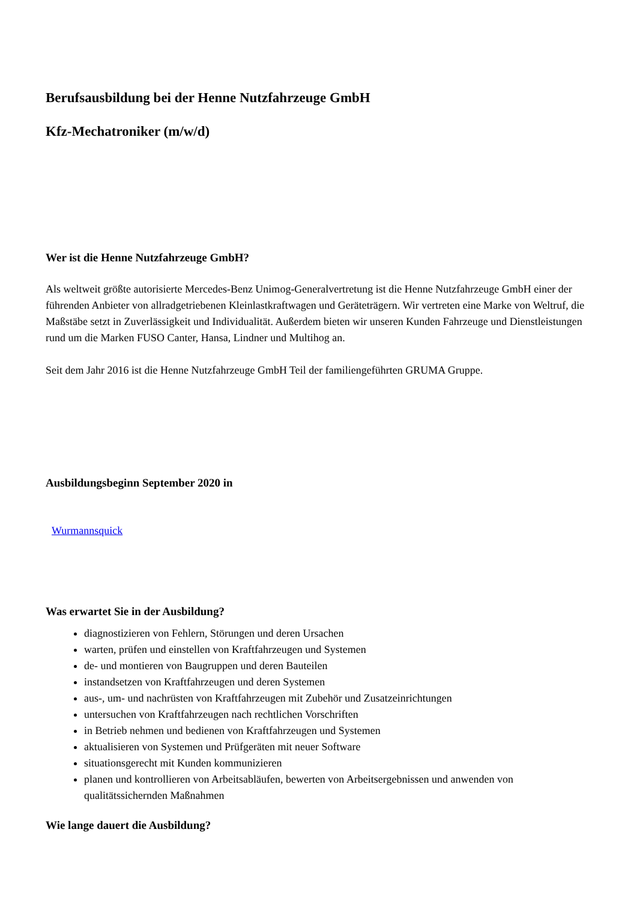Berufsausbildung bei der Henne Nutzfahrzeuge GmbH
Kfz-Mechatroniker (m/w/d)
Wer ist die Henne Nutzfahrzeuge GmbH?
Als weltweit größte autorisierte Mercedes-Benz Unimog-Generalvertretung ist die Henne Nutzfahrzeuge GmbH einer der führenden Anbieter von allradgetriebenen Kleinlastkraftwagen und Geräteträgern. Wir vertreten eine Marke von Weltruf, die Maßstäbe setzt in Zuverlässigkeit und Individualität. Außerdem bieten wir unseren Kunden Fahrzeuge und Dienstleistungen rund um die Marken FUSO Canter, Hansa, Lindner und Multihog an.
Seit dem Jahr 2016 ist die Henne Nutzfahrzeuge GmbH Teil der familiengeführten GRUMA Gruppe.
Ausbildungsbeginn September 2020 in
Wurmannsquick
Was erwartet Sie in der Ausbildung?
diagnostizieren von Fehlern, Störungen und deren Ursachen
warten, prüfen und einstellen von Kraftfahrzeugen und Systemen
de- und montieren von Baugruppen und deren Bauteilen
instandsetzen von Kraftfahrzeugen und deren Systemen
aus-, um- und nachrüsten von Kraftfahrzeugen mit Zubehör und Zusatzeinrichtungen
untersuchen von Kraftfahrzeugen nach rechtlichen Vorschriften
in Betrieb nehmen und bedienen von Kraftfahrzeugen und Systemen
aktualisieren von Systemen und Prüfgeräten mit neuer Software
situationsgerecht mit Kunden kommunizieren
planen und kontrollieren von Arbeitsabläufen, bewerten von Arbeitsergebnissen und anwenden von qualitätssichernden Maßnahmen
Wie lange dauert die Ausbildung?